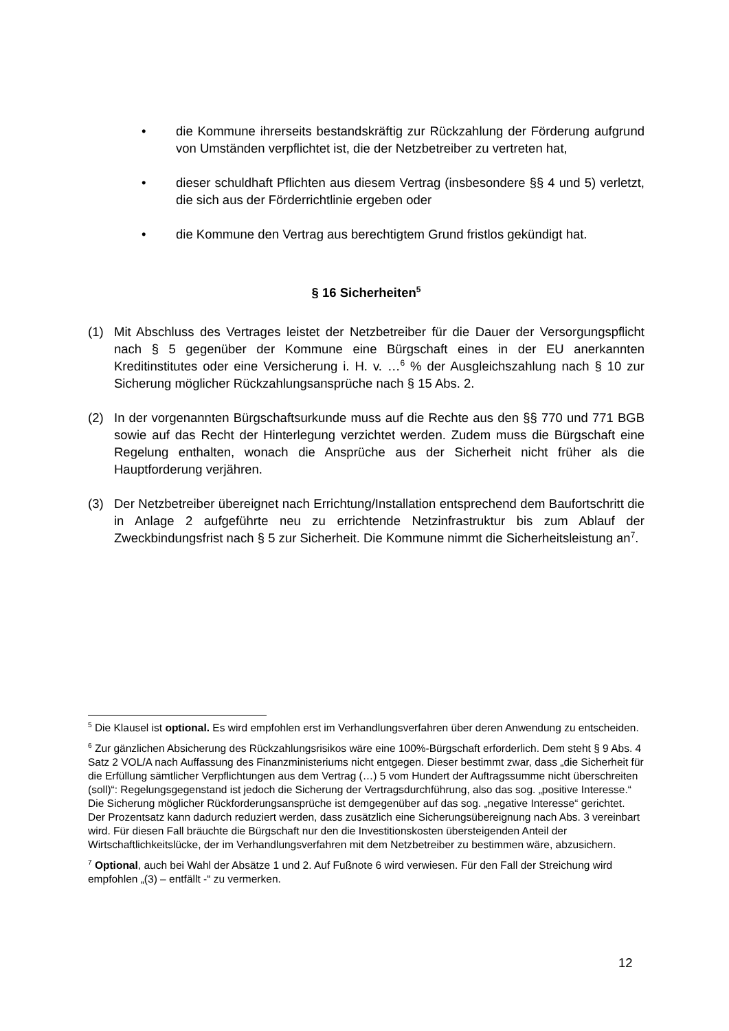• die Kommune ihrerseits bestandskräftig zur Rückzahlung der Förderung aufgrund von Umständen verpflichtet ist, die der Netzbetreiber zu vertreten hat,
• dieser schuldhaft Pflichten aus diesem Vertrag (insbesondere §§ 4 und 5) verletzt, die sich aus der Förderrichtlinie ergeben oder
• die Kommune den Vertrag aus berechtigtem Grund fristlos gekündigt hat.
§ 16 Sicherheiten<sup>5</sup>
(1) Mit Abschluss des Vertrages leistet der Netzbetreiber für die Dauer der Versorgungspflicht nach § 5 gegenüber der Kommune eine Bürgschaft eines in der EU anerkannten Kreditinstitutes oder eine Versicherung i. H. v. …<sup>6</sup> % der Ausgleichszahlung nach § 10 zur Sicherung möglicher Rückzahlungsansprüche nach § 15 Abs. 2.
(2) In der vorgenannten Bürgschaftsurkunde muss auf die Rechte aus den §§ 770 und 771 BGB sowie auf das Recht der Hinterlegung verzichtet werden. Zudem muss die Bürgschaft eine Regelung enthalten, wonach die Ansprüche aus der Sicherheit nicht früher als die Hauptforderung verjähren.
(3) Der Netzbetreiber übereignet nach Errichtung/Installation entsprechend dem Baufortschritt die in Anlage 2 aufgeführte neu zu errichtende Netzinfrastruktur bis zum Ablauf der Zweckbindungsfrist nach § 5 zur Sicherheit. Die Kommune nimmt die Sicherheitsleistung an<sup>7</sup>.
<sup>5</sup> Die Klausel ist optional. Es wird empfohlen erst im Verhandlungsverfahren über deren Anwendung zu entscheiden.
<sup>6</sup> Zur gänzlichen Absicherung des Rückzahlungsrisikos wäre eine 100%-Bürgschaft erforderlich. Dem steht § 9 Abs. 4 Satz 2 VOL/A nach Auffassung des Finanzministeriums nicht entgegen. Dieser bestimmt zwar, dass „die Sicherheit für die Erfüllung sämtlicher Verpflichtungen aus dem Vertrag (…) 5 vom Hundert der Auftragssumme nicht überschreiten (soll)“: Regelungsgegenstand ist jedoch die Sicherung der Vertragsdurchführung, also das sog. „positive Interesse.“ Die Sicherung möglicher Rückforderungsansprüche ist demgegenüber auf das sog. „negative Interesse“ gerichtet.
Der Prozentsatz kann dadurch reduziert werden, dass zusätzlich eine Sicherungsübereignung nach Abs. 3 vereinbart wird. Für diesen Fall bräuchte die Bürgschaft nur den die Investitionskosten übersteigenden Anteil der Wirtschaftlichkeitslücke, der im Verhandlungsverfahren mit dem Netzbetreiber zu bestimmen wäre, abzusichern.
<sup>7</sup> Optional, auch bei Wahl der Absätze 1 und 2. Auf Fußnote 6 wird verwiesen. Für den Fall der Streichung wird empfohlen „(3) – entfällt -“ zu vermerken.
12